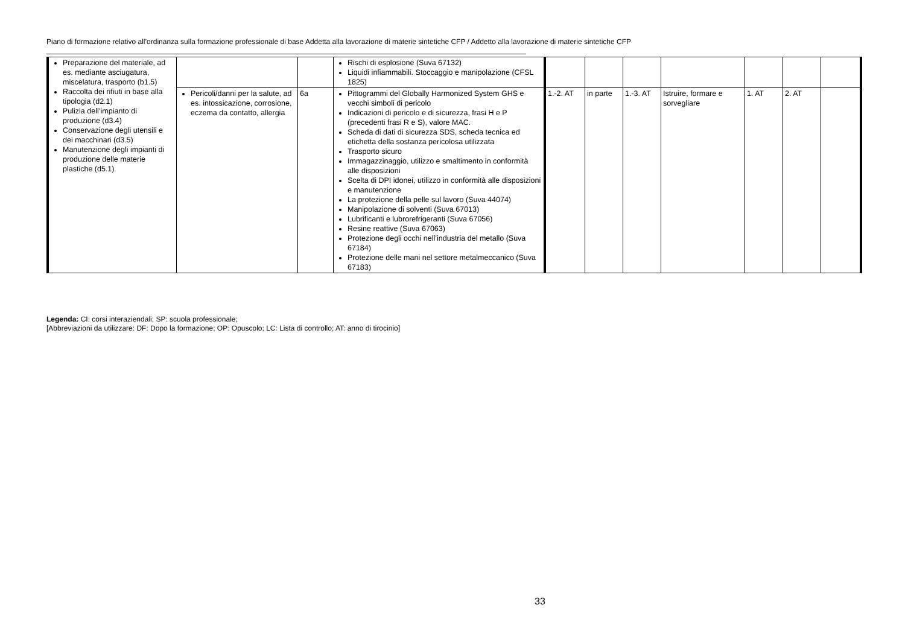Piano di formazione relativo all’ordinanza sulla formazione professionale di base Addetta alla lavorazione di materie sintetiche CFP / Addetto alla lavorazione di materie sintetiche CFP
| Preparazione del materiale, ad es. mediante asciugatura, miscelatura, trasporto (b1.5) Raccolta dei rifiuti in base alla tipologia (d2.1) Pulizia dell’impianto di produzione (d3.4) Conservazione degli utensili e dei macchinari (d3.5) Manutenzione degli impianti di produzione delle materie plastiche (d5.1) | | | Rischi di esplosione (Suva 67132) Liquidi infiammabili. Stoccaggio e manipolazione (CFSL 1825) | | | | | | | |
| | Pericoli/danni per la salute, ad es. intossicazione, corrosione, eczema da contatto, allergia | 6a | Pittogrammi del Globally Harmonized System GHS e vecchi simboli di pericolo Indicazioni di pericolo e di sicurezza, frasi H e P (precedenti frasi R e S), valore MAC. Scheda di dati di sicurezza SDS, scheda tecnica ed etichetta della sostanza pericolosa utilizzata Trasporto sicuro Immagazzinaggio, utilizzo e smaltimento in conformità alle disposizioni Scelta di DPI idonei, utilizzo in conformità alle disposizioni e manutenzione La protezione della pelle sul lavoro (Suva 44074) Manipolazione di solventi (Suva 67013) Lubrificanti e lubrorefrigeranti (Suva 67056) Resine reattive (Suva 67063) Protezione degli occhi nell’industria del metallo (Suva 67184) Protezione delle mani nel settore metalmeccanico (Suva 67183) | 1.-2. AT | in parte | 1.-3. AT | Istruire, formare e sorvegliare | 1. AT | 2. AT | |
Legenda: CI: corsi interaziendali; SP: scuola professionale;
[Abbreviazioni da utilizzare: DF: Dopo la formazione; OP: Opuscolo; LC: Lista di controllo; AT: anno di tirocinio]
33